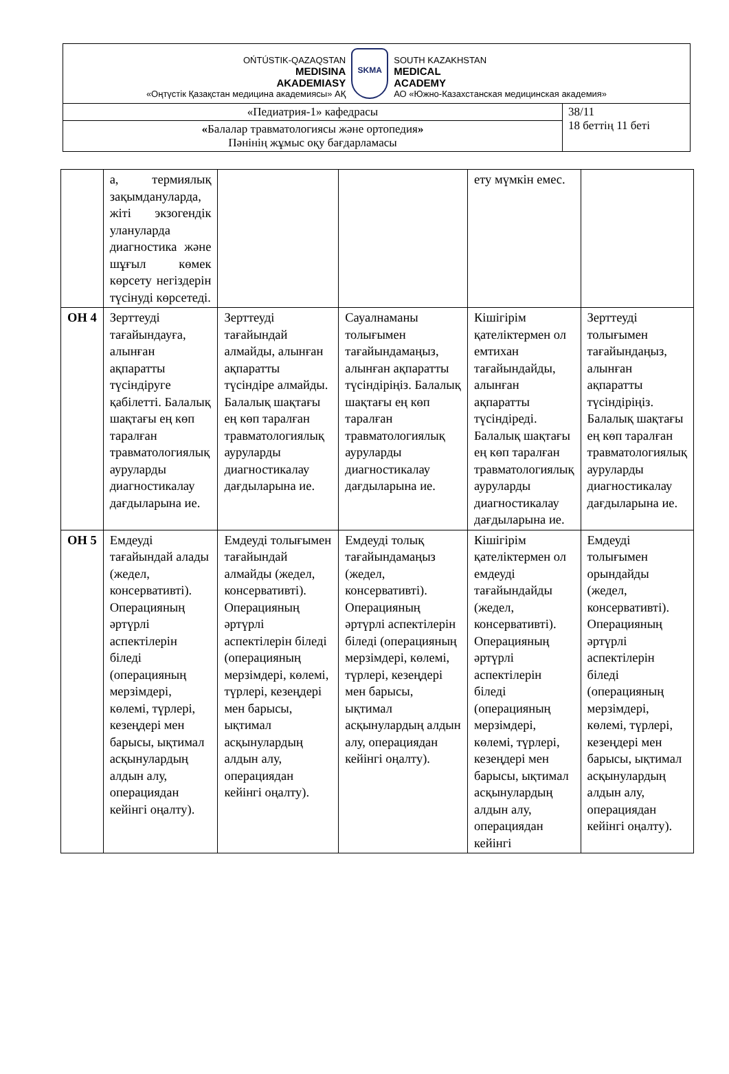| OŃTÚSTIK-QAZAQSTAN MEDISINA AKADEMIASY «Оңтүстік Қазақстан медицина академиясы» АҚ SKMA SOUTH KAZAKHSTAN MEDICAL ACADEMY АО «Южно-Казахстанская медицинская академия» | |
| «Педиатрия-1» кафедрасы | 38/11 18 беттің 11 беті |
| « Балалар травматологиясы және ортопедия » Пәнінің жұмыс оқу бағдарламасы | |
| | а, термиялық зақымдануларда, жіті экзогендік улануларда диагностика және шұғыл көмек көрсету негіздерін түсінуді көрсетеді. | | | ету мүмкін емес. | |
| ОН 4 | Зерттеуді тағайындауға, алынған ақпаратты түсіндіруге қабілетті. Балалық шақтағы ең көп таралған травматологиялық ауруларды диагностикалау дағдыларына ие. | Зерттеуді тағайындай алмайды, алынған ақпаратты түсіндіре алмайды. Балалық шақтағы ең көп таралған травматологиялық ауруларды диагностикалау дағдыларына ие. | Сауалнаманы толығымен тағайындамаңыз, алынған ақпаратты түсіндіріңіз. Балалық шақтағы ең көп таралған травматологиялық ауруларды диагностикалау дағдыларына ие. | Кішігірім қателіктермен ол емтихан тағайындайды, алынған ақпаратты түсіндіреді. Балалық шақтағы ең көп таралған травматологиялық ауруларды диагностикалау дағдыларына ие. | Зерттеуді толығымен тағайындаңыз, алынған ақпаратты түсіндіріңіз. Балалық шақтағы ең көп таралған травматологиялық ауруларды диагностикалау дағдыларына ие. |
| ОН 5 | Емдеуді тағайындай алады (жедел, консервативті). Операцияның әртүрлі аспектілерін біледі (операцияның мерзімдері, көлемі, түрлері, кезеңдері мен барысы, ықтимал асқынулардың алдын алу, операциядан кейінгі оңалту). | Емдеуді толығымен тағайындай алмайды (жедел, консервативті). Операцияның әртүрлі аспектілерін біледі (операцияның мерзімдері, көлемі, түрлері, кезеңдері мен барысы, ықтимал асқынулардың алдын алу, операциядан кейінгі оңалту). | Емдеуді толық тағайындамаңыз (жедел, консервативті). Операцияның әртүрлі аспектілерін біледі (операцияның мерзімдері, көлемі, түрлері, кезеңдері мен барысы, ықтимал асқынулардың алдын алу, операциядан кейінгі оңалту). | Кішігірім қателіктермен ол емдеуді тағайындайды (жедел, консервативті). Операцияның әртүрлі аспектілерін біледі (операцияның мерзімдері, көлемі, түрлері, кезеңдері мен барысы, ықтимал асқынулардың алдын алу, операциядан кейінгі | Емдеуді толығымен орындайды (жедел, консервативті). Операцияның әртүрлі аспектілерін біледі (операцияның мерзімдері, көлемі, түрлері, кезеңдері мен барысы, ықтимал асқынулардың алдын алу, операциядан кейінгі оңалту). |